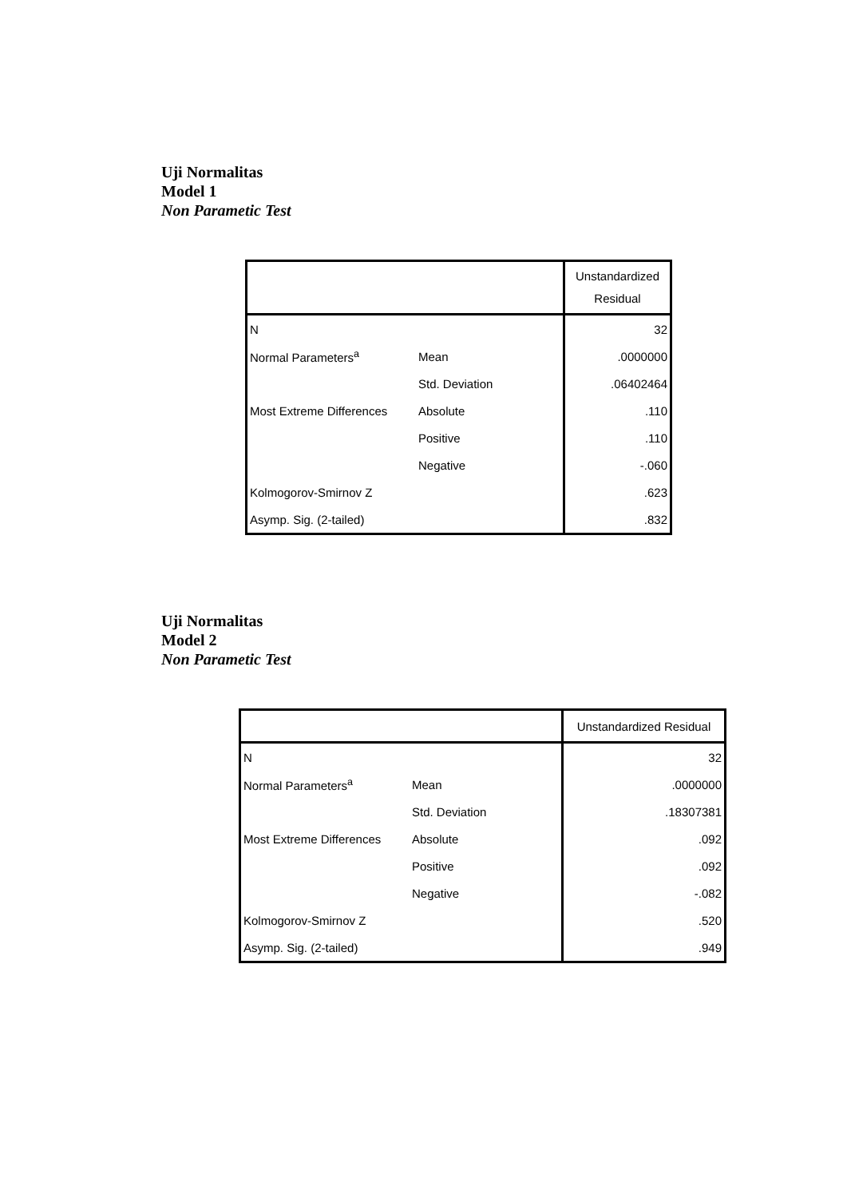Uji Normalitas
Model 1
Non Parametic Test
| | | Unstandardized Residual |
| --- | --- | --- |
| N | | 32 |
| Normal Parameters<sup>a</sup> | Mean | .0000000 |
| | Std. Deviation | .06402464 |
| Most Extreme Differences | Absolute | .110 |
| | Positive | .110 |
| | Negative | -.060 |
| Kolmogorov-Smirnov Z | | .623 |
| Asymp. Sig. (2-tailed) | | .832 |
Uji Normalitas
Model 2
Non Parametic Test
| | | Unstandardized Residual |
| --- | --- | --- |
| N | | 32 |
| Normal Parameters<sup>a</sup> | Mean | .0000000 |
| | Std. Deviation | .18307381 |
| Most Extreme Differences | Absolute | .092 |
| | Positive | .092 |
| | Negative | -.082 |
| Kolmogorov-Smirnov Z | | .520 |
| Asymp. Sig. (2-tailed) | | .949 |